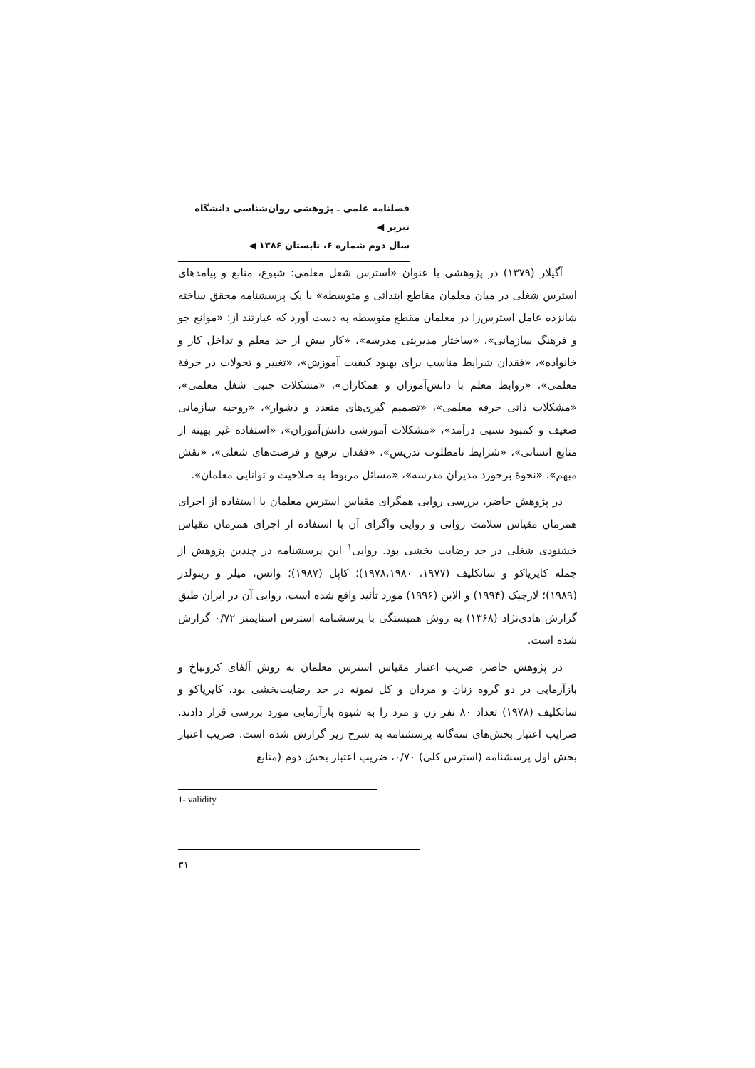فصلنامه علمی ـ پژوهشی روان‌شناسی دانشگاه تبریز ◀
سال دوم شماره ۶، تابستان ۱۳۸۶ ◀
آگیلار (۱۳۷۹) در پژوهشی با عنوان «استرس شغل معلمی: شیوع، منابع و پیامدهای استرس شغلی در میان معلمان مقاطع ابتدائی و متوسطه» با یک پرسشنامه محقق ساخته شانزده عامل استرس‌زا در معلمان مقطع متوسطه به دست آورد که عبارتند از: «موانع جو و فرهنگ سازمانی»، «ساختار مدیریتی مدرسه»، «کار بیش از حد معلم و تداخل کار و خانواده»، «فقدان شرایط مناسب برای بهبود کیفیت آموزش»، «تغییر و تحولات در حرفهٔ معلمی»، «روابط معلم با دانش‌آموزان و همکاران»، «مشکلات جنبی شغل معلمی»، «مشکلات ذاتی حرفه معلمی»، «تصمیم گیری‌های متعدد و دشوار»، «روحیه سازمانی ضعیف و کمبود نسبی درآمد»، «مشکلات آموزشی دانش‌آموزان»، «استفاده غیر بهینه از منابع انسانی»، «شرایط نامطلوب تدریس»، «فقدان ترفیع و فرصت‌های شغلی»، «نقش مبهم»، «نحوهٔ برخورد مدیران مدرسه»، «مسائل مربوط به صلاحیت و توانایی معلمان».
در پژوهش حاضر، بررسی روایی همگرای مقیاس استرس معلمان با استفاده از اجرای همزمان مقیاس سلامت روانی و روایی واگرای آن با استفاده از اجرای همزمان مقیاس خشنودی شغلی در حد رضایت بخشی بود. روایی<sup>۱</sup> این پرسشنامه در چندین پژوهش از جمله کایریاکو و ساتکلیف (۱۹۷۷، ۱۹۷۸،۱۹۸۰)؛ کاپل (۱۹۸۷)؛ وانس، میلر و رینولدز (۱۹۸۹)؛ لارچیک (۱۹۹۴) و الاین (۱۹۹۶) مورد تأئید واقع شده است. روایی آن در ایران طبق گزارش هادی‌نژاد (۱۳۶۸) به روش همبستگی با پرسشنامه استرس استایمنز ۰/۷۲ گزارش شده است.
در پژوهش حاضر، ضریب اعتبار مقیاس استرس معلمان به روش آلفای کرونباخ و بازآزمایی در دو گروه زنان و مردان و کل نمونه در حد رضایت‌بخشی بود. کایریاکو و ساتکلیف (۱۹۷۸) تعداد ۸۰ نفر زن و مرد را به شیوه بازآزمایی مورد بررسی قرار دادند. ضرایب اعتبار بخش‌های سه‌گانه پرسشنامه به شرح زیر گزارش شده است. ضریب اعتبار بخش اول پرسشنامه (استرس کلی) ۰/۷۰، ضریب اعتبار بخش دوم (منابع
1- validity
۳۱